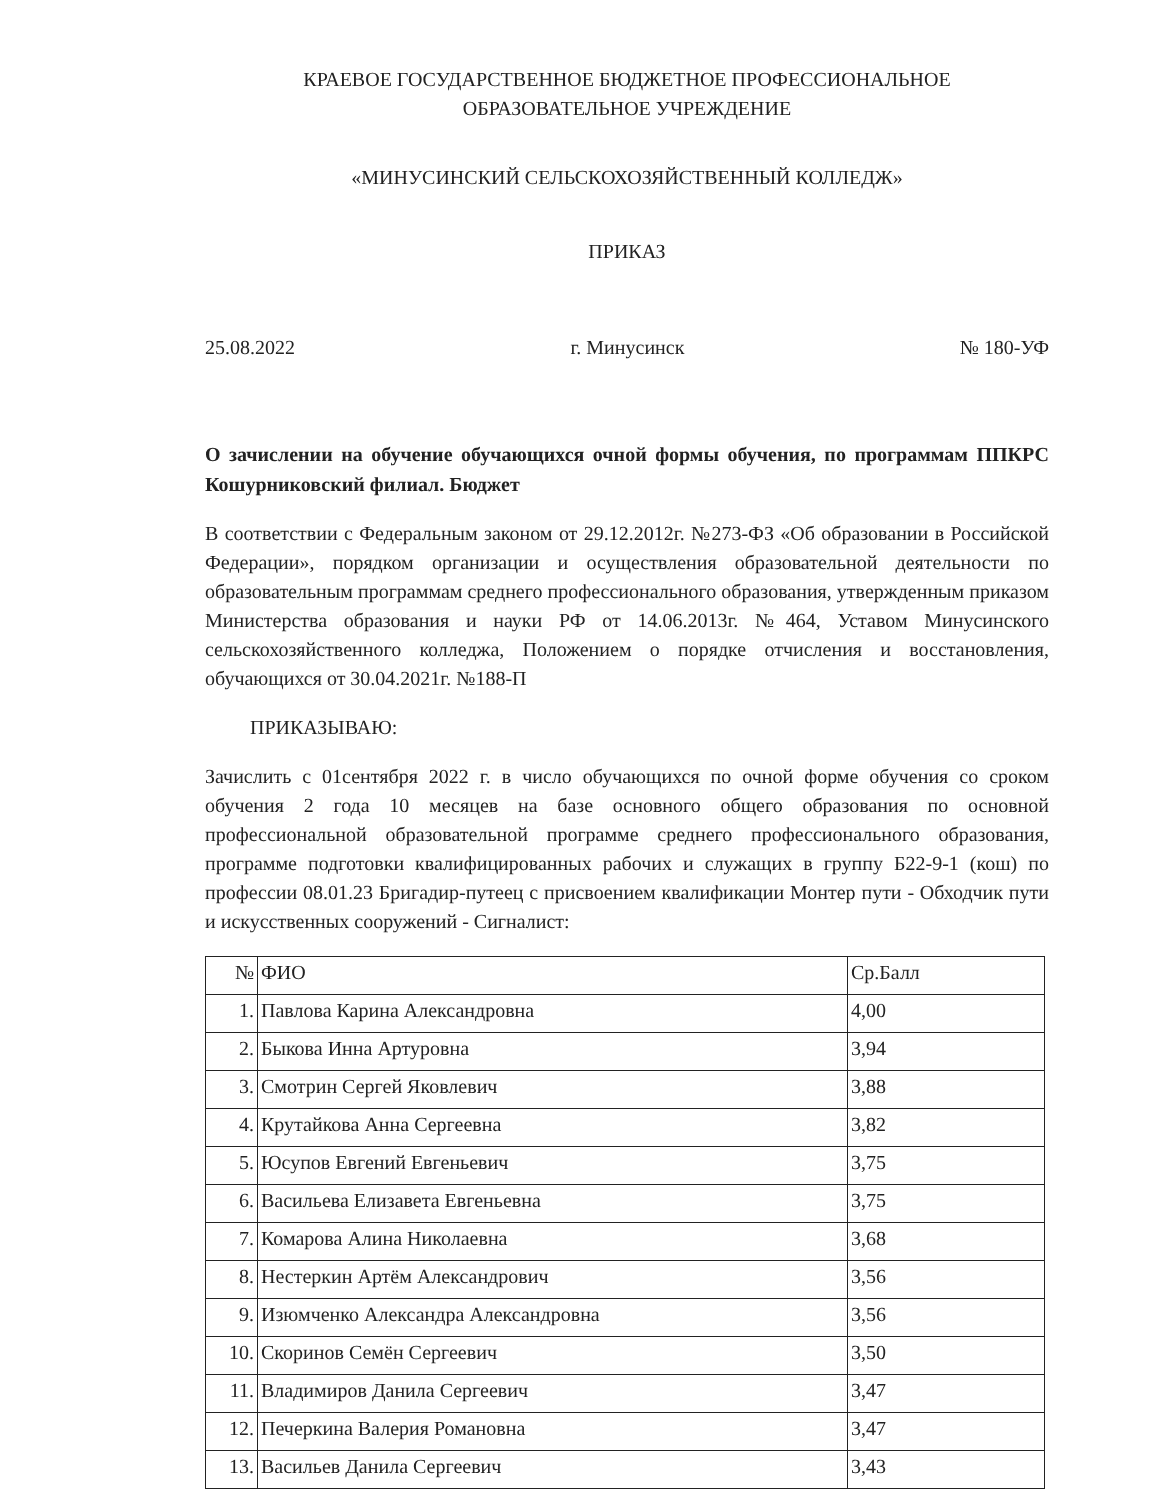КРАЕВОЕ ГОСУДАРСТВЕННОЕ БЮДЖЕТНОЕ ПРОФЕССИОНАЛЬНОЕ
ОБРАЗОВАТЕЛЬНОЕ УЧРЕЖДЕНИЕ
«МИНУСИНСКИЙ СЕЛЬСКОХОЗЯЙСТВЕННЫЙ КОЛЛЕДЖ»
ПРИКАЗ
25.08.2022 г. Минусинск № 180-УФ
О зачислении на обучение обучающихся очной формы обучения, по программам ППКРС Кошурниковский филиал. Бюджет
В соответствии с Федеральным законом от 29.12.2012г. №273-ФЗ «Об образовании в Российской Федерации», порядком организации и осуществления образовательной деятельности по образовательным программам среднего профессионального образования, утвержденным приказом Министерства образования и науки РФ от 14.06.2013г. №464, Уставом Минусинского сельскохозяйственного колледжа, Положением о порядке отчисления и восстановления, обучающихся от 30.04.2021г. №188-П
ПРИКАЗЫВАЮ:
Зачислить с 01сентября 2022 г. в число обучающихся по очной форме обучения со сроком обучения 2 года 10 месяцев на базе основного общего образования по основной профессиональной образовательной программе среднего профессионального образования, программе подготовки квалифицированных рабочих и служащих в группу Б22-9-1 (кош) по профессии 08.01.23 Бригадир-путеец с присвоением квалификации Монтер пути - Обходчик пути и искусственных сооружений - Сигналист:
| № | ФИО | Ср.Балл |
| --- | --- | --- |
| 1. | Павлова Карина Александровна | 4,00 |
| 2. | Быкова Инна Артуровна | 3,94 |
| 3. | Смотрин Сергей Яковлевич | 3,88 |
| 4. | Крутайкова Анна Сергеевна | 3,82 |
| 5. | Юсупов Евгений Евгеньевич | 3,75 |
| 6. | Васильева Елизавета Евгеньевна | 3,75 |
| 7. | Комарова Алина Николаевна | 3,68 |
| 8. | Нестеркин Артём Александрович | 3,56 |
| 9. | Изюмченко Александра Александровна | 3,56 |
| 10. | Скоринов Семён Сергеевич | 3,50 |
| 11. | Владимиров Данила Сергеевич | 3,47 |
| 12. | Печеркина Валерия Романовна | 3,47 |
| 13. | Васильев Данила Сергеевич | 3,43 |